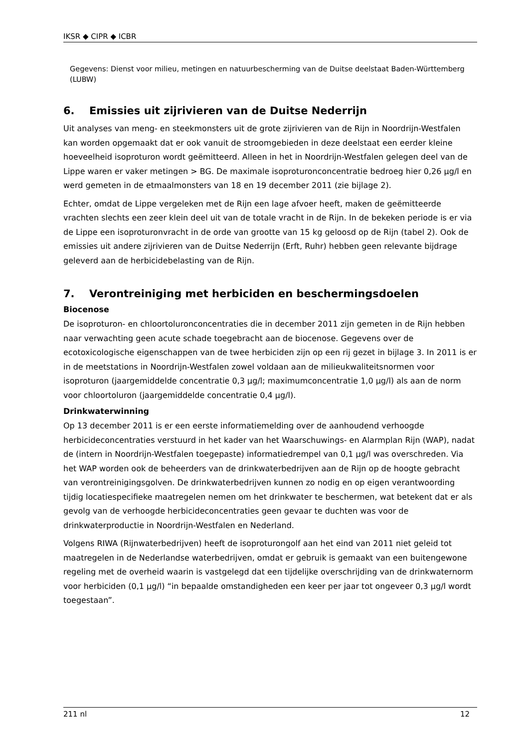IKSR ◆ CIPR ◆ ICBR
Gegevens: Dienst voor milieu, metingen en natuurbescherming van de Duitse deelstaat Baden-Württemberg (LUBW)
6. Emissies uit zijrivieren van de Duitse Nederrijn
Uit analyses van meng- en steekmonsters uit de grote zijrivieren van de Rijn in Noordrijn-Westfalen kan worden opgemaakt dat er ook vanuit de stroomgebieden in deze deelstaat een eerder kleine hoeveelheid isoproturon wordt geëmitteerd. Alleen in het in Noordrijn-Westfalen gelegen deel van de Lippe waren er vaker metingen > BG. De maximale isoproturonconcentratie bedroeg hier 0,26 µg/l en werd gemeten in de etmaalmonsters van 18 en 19 december 2011 (zie bijlage 2).
Echter, omdat de Lippe vergeleken met de Rijn een lage afvoer heeft, maken de geëmitteerde vrachten slechts een zeer klein deel uit van de totale vracht in de Rijn. In de bekeken periode is er via de Lippe een isoproturonvracht in de orde van grootte van 15 kg geloosd op de Rijn (tabel 2). Ook de emissies uit andere zijrivieren van de Duitse Nederrijn (Erft, Ruhr) hebben geen relevante bijdrage geleverd aan de herbicidebelasting van de Rijn.
7. Verontreiniging met herbiciden en beschermingsdoelen
Biocenose
De isoproturon- en chloortoluronconcentraties die in december 2011 zijn gemeten in de Rijn hebben naar verwachting geen acute schade toegebracht aan de biocenose. Gegevens over de ecotoxicologische eigenschappen van de twee herbiciden zijn op een rij gezet in bijlage 3. In 2011 is er in de meetstations in Noordrijn-Westfalen zowel voldaan aan de milieukwaliteitsnormen voor isoproturon (jaargemiddelde concentratie 0,3 µg/l; maximumconcentratie 1,0 µg/l) als aan de norm voor chloortoluron (jaargemiddelde concentratie 0,4 µg/l).
Drinkwaterwinning
Op 13 december 2011 is er een eerste informatiemelding over de aanhoudend verhoogde herbicideconcentraties verstuurd in het kader van het Waarschuwings- en Alarmplan Rijn (WAP), nadat de (intern in Noordrijn-Westfalen toegepaste) informatiedrempel van 0,1 µg/l was overschreden. Via het WAP worden ook de beheerders van de drinkwaterbedrijven aan de Rijn op de hoogte gebracht van verontreinigingsgolven. De drinkwaterbedrijven kunnen zo nodig en op eigen verantwoording tijdig locatiespecifieke maatregelen nemen om het drinkwater te beschermen, wat betekent dat er als gevolg van de verhoogde herbicideconcentraties geen gevaar te duchten was voor de drinkwaterproductie in Noordrijn-Westfalen en Nederland.
Volgens RIWA (Rijnwaterbedrijven) heeft de isoproturongolf aan het eind van 2011 niet geleid tot maatregelen in de Nederlandse waterbedrijven, omdat er gebruik is gemaakt van een buitengewone regeling met de overheid waarin is vastgelegd dat een tijdelijke overschrijding van de drinkwaternorm voor herbiciden (0,1 µg/l) “in bepaalde omstandigheden een keer per jaar tot ongeveer 0,3 µg/l wordt toegestaan”.
211 nl 12